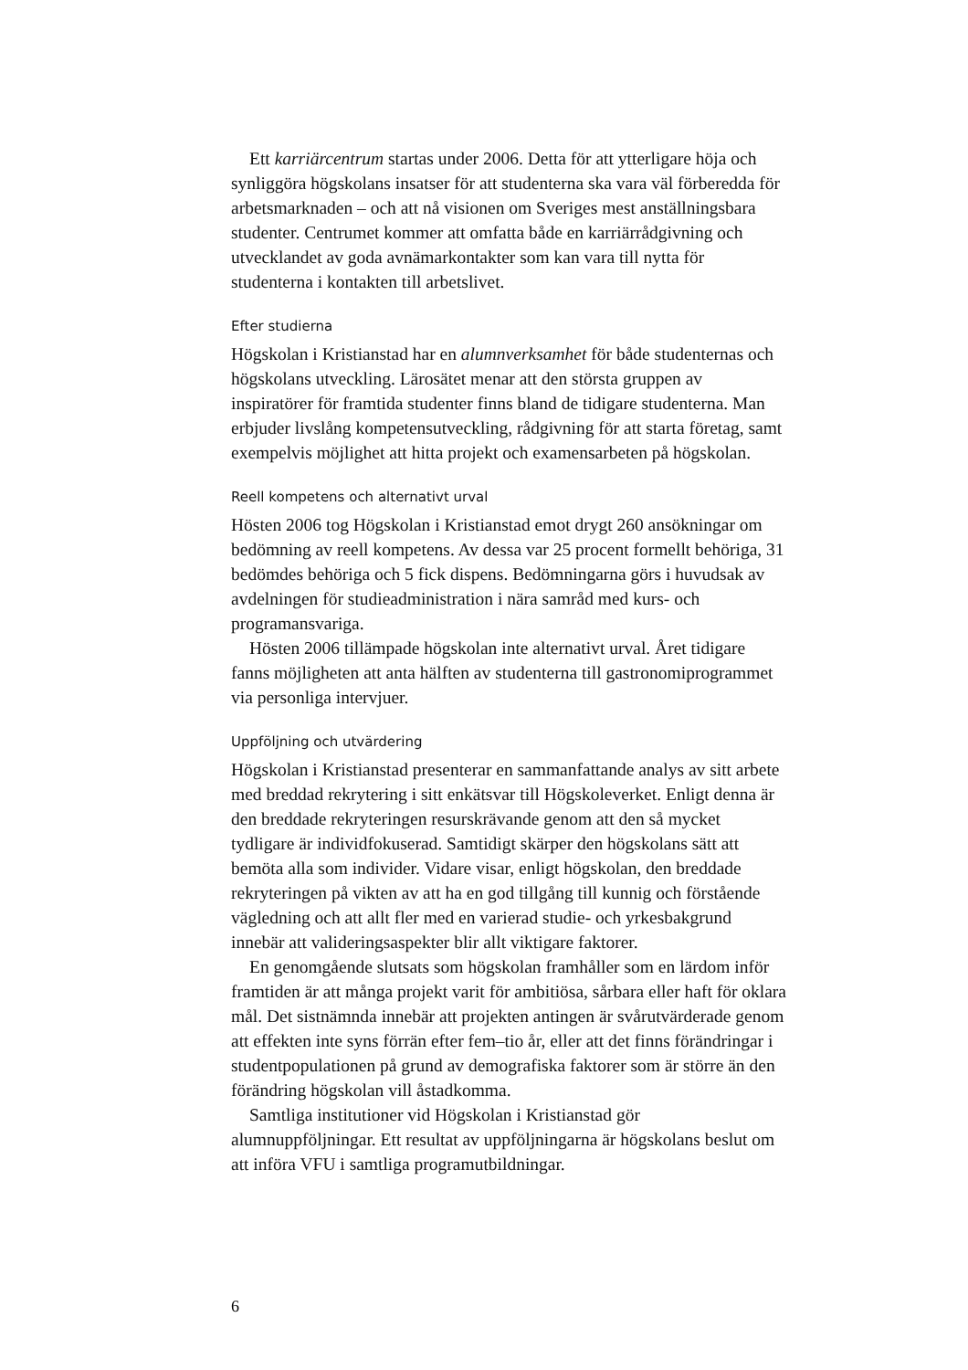Ett karriärcentrum startas under 2006. Detta för att ytterligare höja och synliggöra högskolans insatser för att studenterna ska vara väl förberedda för arbetsmarknaden – och att nå visionen om Sveriges mest anställningsbara studenter. Centrumet kommer att omfatta både en karriärrådgivning och utvecklandet av goda avnämarkontakter som kan vara till nytta för studenterna i kontakten till arbetslivet.
Efter studierna
Högskolan i Kristianstad har en alumnverksamhet för både studenternas och högskolans utveckling. Lärosätet menar att den största gruppen av inspiratörer för framtida studenter finns bland de tidigare studenterna. Man erbjuder livslång kompetensutveckling, rådgivning för att starta företag, samt exempelvis möjlighet att hitta projekt och examensarbeten på högskolan.
Reell kompetens och alternativt urval
Hösten 2006 tog Högskolan i Kristianstad emot drygt 260 ansökningar om bedömning av reell kompetens. Av dessa var 25 procent formellt behöriga, 31 bedömdes behöriga och 5 fick dispens. Bedömningarna görs i huvudsak av avdelningen för studieadministration i nära samråd med kurs- och programansvariga.
Hösten 2006 tillämpade högskolan inte alternativt urval. Året tidigare fanns möjligheten att anta hälften av studenterna till gastronomiprogrammet via personliga intervjuer.
Uppföljning och utvärdering
Högskolan i Kristianstad presenterar en sammanfattande analys av sitt arbete med breddad rekrytering i sitt enkätsvar till Högskoleverket. Enligt denna är den breddade rekryteringen resurskrävande genom att den så mycket tydligare är individfokuserad. Samtidigt skärper den högskolans sätt att bemöta alla som individer. Vidare visar, enligt högskolan, den breddade rekryteringen på vikten av att ha en god tillgång till kunnig och förstående vägledning och att allt fler med en varierad studie- och yrkesbakgrund innebär att valideringsaspekter blir allt viktigare faktorer.
En genomgående slutsats som högskolan framhåller som en lärdom inför framtiden är att många projekt varit för ambitiösa, sårbara eller haft för oklara mål. Det sistnämnda innebär att projekten antingen är svårutvärderade genom att effekten inte syns förrän efter fem–tio år, eller att det finns förändringar i studentpopulationen på grund av demografiska faktorer som är större än den förändring högskolan vill åstadkomma.
Samtliga institutioner vid Högskolan i Kristianstad gör alumnuppföljningar. Ett resultat av uppföljningarna är högskolans beslut om att införa VFU i samtliga programutbildningar.
6